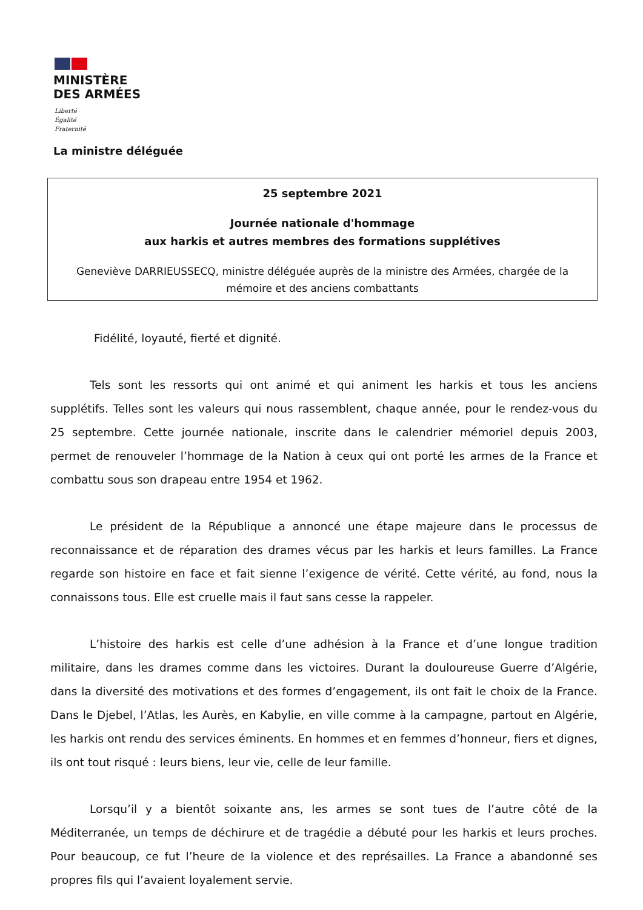MINISTÈRE
DES ARMÉES
Liberté
Égalité
Fraternité
La ministre déléguée
25 septembre 2021
Journée nationale d'hommage
aux harkis et autres membres des formations supplétives
Geneviève DARRIEUSSECQ, ministre déléguée auprès de la ministre des Armées, chargée de la mémoire et des anciens combattants
Fidélité, loyauté, fierté et dignité.
Tels sont les ressorts qui ont animé et qui animent les harkis et tous les anciens supplétifs. Telles sont les valeurs qui nous rassemblent, chaque année, pour le rendez-vous du 25 septembre. Cette journée nationale, inscrite dans le calendrier mémoriel depuis 2003, permet de renouveler l’hommage de la Nation à ceux qui ont porté les armes de la France et combattu sous son drapeau entre 1954 et 1962.
Le président de la République a annoncé une étape majeure dans le processus de reconnaissance et de réparation des drames vécus par les harkis et leurs familles. La France regarde son histoire en face et fait sienne l’exigence de vérité. Cette vérité, au fond, nous la connaissons tous. Elle est cruelle mais il faut sans cesse la rappeler.
L’histoire des harkis est celle d’une adhésion à la France et d’une longue tradition militaire, dans les drames comme dans les victoires. Durant la douloureuse Guerre d’Algérie, dans la diversité des motivations et des formes d’engagement, ils ont fait le choix de la France. Dans le Djebel, l’Atlas, les Aurès, en Kabylie, en ville comme à la campagne, partout en Algérie, les harkis ont rendu des services éminents. En hommes et en femmes d’honneur, fiers et dignes, ils ont tout risqué : leurs biens, leur vie, celle de leur famille.
Lorsqu’il y a bientôt soixante ans, les armes se sont tues de l’autre côté de la Méditerranée, un temps de déchirure et de tragédie a débuté pour les harkis et leurs proches. Pour beaucoup, ce fut l’heure de la violence et des représailles. La France a abandonné ses propres fils qui l’avaient loyalement servie.